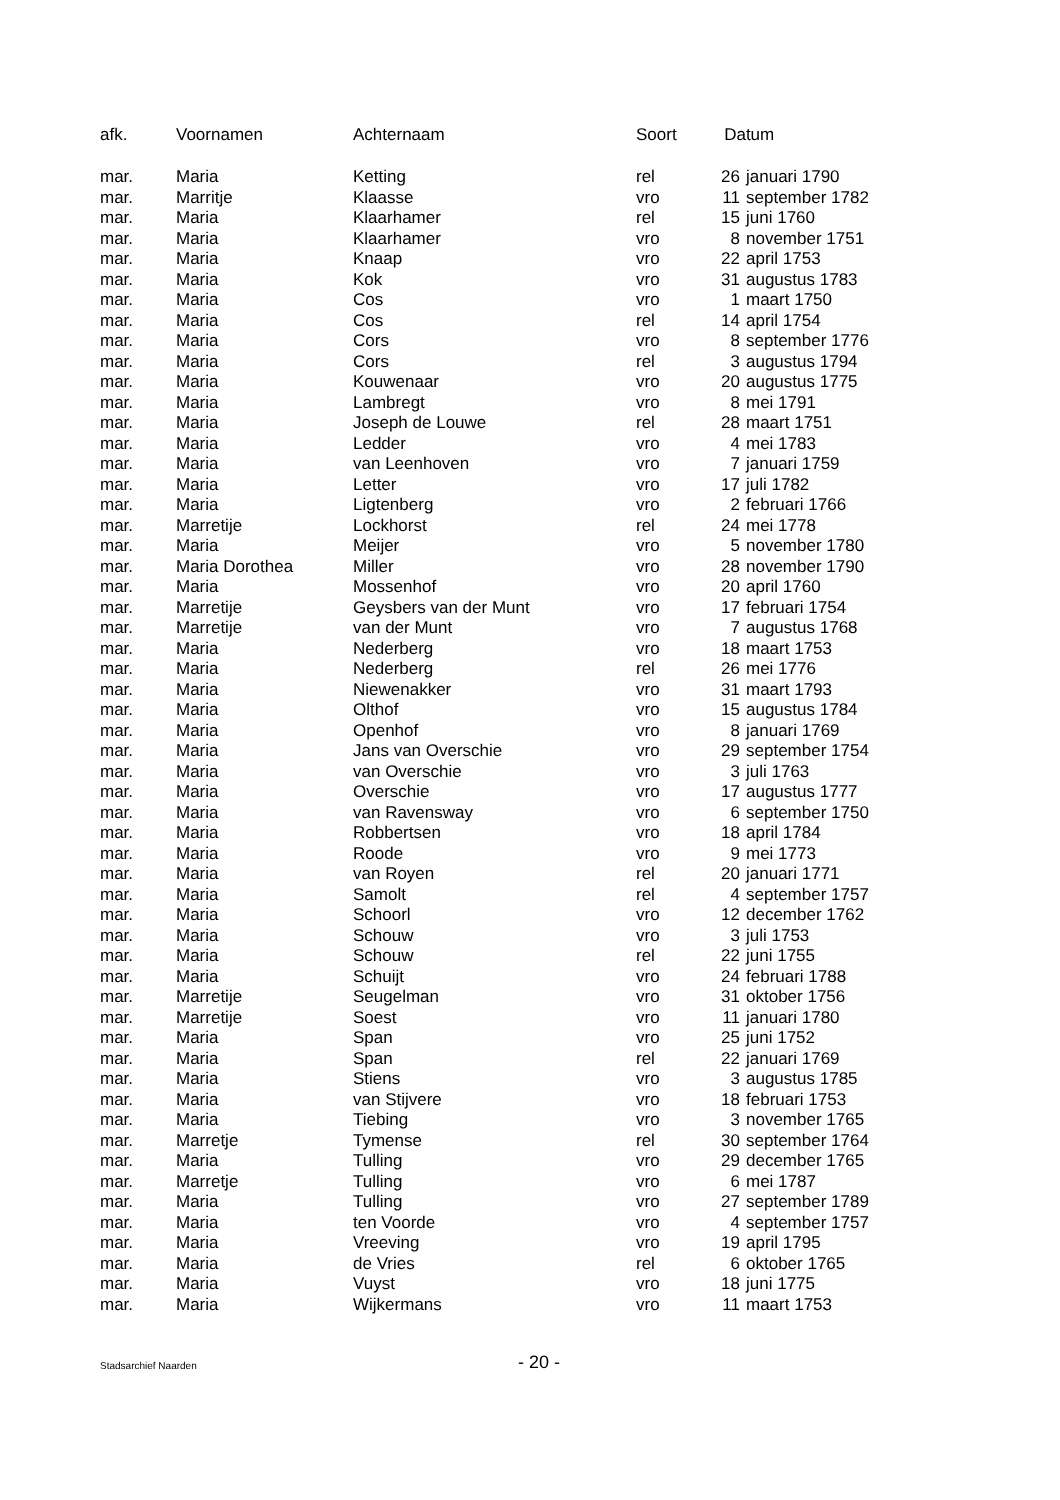| afk. | Voornamen | Achternaam | Soort | Datum | |
| --- | --- | --- | --- | --- | --- |
| mar. | Maria | Ketting | rel | 26 | januari 1790 |
| mar. | Marritje | Klaasse | vro | 11 | september 1782 |
| mar. | Maria | Klaarhamer | rel | 15 | juni 1760 |
| mar. | Maria | Klaarhamer | vro | 8 | november 1751 |
| mar. | Maria | Knaap | vro | 22 | april 1753 |
| mar. | Maria | Kok | vro | 31 | augustus 1783 |
| mar. | Maria | Cos | vro | 1 | maart 1750 |
| mar. | Maria | Cos | rel | 14 | april 1754 |
| mar. | Maria | Cors | vro | 8 | september 1776 |
| mar. | Maria | Cors | rel | 3 | augustus 1794 |
| mar. | Maria | Kouwenaar | vro | 20 | augustus 1775 |
| mar. | Maria | Lambregt | vro | 8 | mei 1791 |
| mar. | Maria | Joseph de Louwe | rel | 28 | maart 1751 |
| mar. | Maria | Ledder | vro | 4 | mei 1783 |
| mar. | Maria | van Leenhoven | vro | 7 | januari 1759 |
| mar. | Maria | Letter | vro | 17 | juli 1782 |
| mar. | Maria | Ligtenberg | vro | 2 | februari 1766 |
| mar. | Marretije | Lockhorst | rel | 24 | mei 1778 |
| mar. | Maria | Meijer | vro | 5 | november 1780 |
| mar. | Maria Dorothea | Miller | vro | 28 | november 1790 |
| mar. | Maria | Mossenhof | vro | 20 | april 1760 |
| mar. | Marretije | Geysbers van der Munt | vro | 17 | februari 1754 |
| mar. | Marretije | van der Munt | vro | 7 | augustus 1768 |
| mar. | Maria | Nederberg | vro | 18 | maart 1753 |
| mar. | Maria | Nederberg | rel | 26 | mei 1776 |
| mar. | Maria | Niewenakker | vro | 31 | maart 1793 |
| mar. | Maria | Olthof | vro | 15 | augustus 1784 |
| mar. | Maria | Openhof | vro | 8 | januari 1769 |
| mar. | Maria | Jans van Overschie | vro | 29 | september 1754 |
| mar. | Maria | van Overschie | vro | 3 | juli 1763 |
| mar. | Maria | Overschie | vro | 17 | augustus 1777 |
| mar. | Maria | van Ravensway | vro | 6 | september 1750 |
| mar. | Maria | Robbertsen | vro | 18 | april 1784 |
| mar. | Maria | Roode | vro | 9 | mei 1773 |
| mar. | Maria | van Royen | rel | 20 | januari 1771 |
| mar. | Maria | Samolt | rel | 4 | september 1757 |
| mar. | Maria | Schoorl | vro | 12 | december 1762 |
| mar. | Maria | Schouw | vro | 3 | juli 1753 |
| mar. | Maria | Schouw | rel | 22 | juni 1755 |
| mar. | Maria | Schuijt | vro | 24 | februari 1788 |
| mar. | Marretije | Seugelman | vro | 31 | oktober 1756 |
| mar. | Marretije | Soest | vro | 11 | januari 1780 |
| mar. | Maria | Span | vro | 25 | juni 1752 |
| mar. | Maria | Span | rel | 22 | januari 1769 |
| mar. | Maria | Stiens | vro | 3 | augustus 1785 |
| mar. | Maria | van Stijvere | vro | 18 | februari 1753 |
| mar. | Maria | Tiebing | vro | 3 | november 1765 |
| mar. | Marretje | Tymense | rel | 30 | september 1764 |
| mar. | Maria | Tulling | vro | 29 | december 1765 |
| mar. | Marretje | Tulling | vro | 6 | mei 1787 |
| mar. | Maria | Tulling | vro | 27 | september 1789 |
| mar. | Maria | ten Voorde | vro | 4 | september 1757 |
| mar. | Maria | Vreeving | vro | 19 | april 1795 |
| mar. | Maria | de Vries | rel | 6 | oktober 1765 |
| mar. | Maria | Vuyst | vro | 18 | juni 1775 |
| mar. | Maria | Wijkermans | vro | 11 | maart 1753 |
Stadsarchief Naarden - 20 -